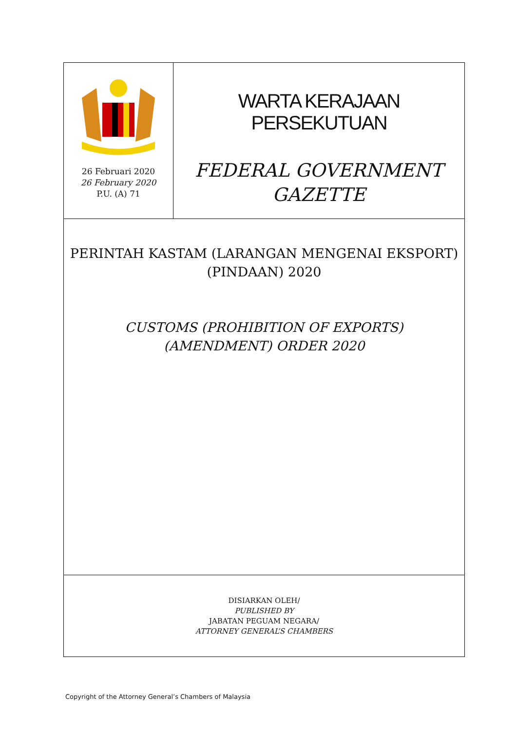26 Februari 2020
26 February 2020
P.U. (A) 71
WARTA KERAJAAN PERSEKUTUAN
FEDERAL GOVERNMENT
GAZETTE
PERINTAH KASTAM (LARANGAN MENGENAI EKSPORT)
(PINDAAN) 2020
CUSTOMS (PROHIBITION OF EXPORTS)
(AMENDMENT) ORDER 2020
DISIARKAN OLEH/
PUBLISHED BY
JABATAN PEGUAM NEGARA/
ATTORNEY GENERAL’S CHAMBERS
Copyright of the Attorney General’s Chambers of Malaysia